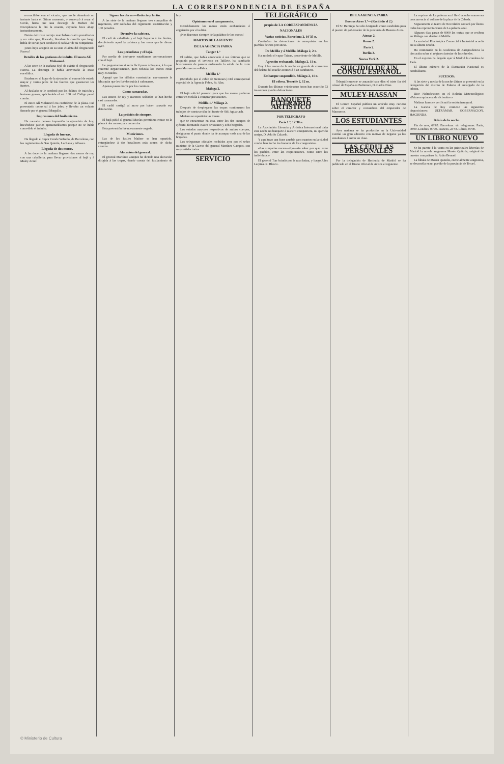LA CORRESPONDENCIA DE ESPAÑA
reconciliése con el vicario, que no le abandonó un instante hasta el último momento, y comenzó á rezar el Credo, hasta que una descarga de Mañser del Disciplinario le dió la muerte, cayendo boca abajo instantáneamente.
Detrás del triste cortejo marchaban cuatro presidiarios y un cabo que, llorando, llevaban la camilla que luego había de servir para conducir el cadáver de su compañero.
¡Dios haya acogido en su seno el alma del desgraciado Farreu!
Detalles de las gestiones de indulto. El moro Alí Mohamed.
A las once de la mañana dejó de existir el desgraciado Farreu. La descarga le había atravesado la masa encefálica.
Estaban en el lugar de la ejecución el coronel de estado mayor y varios jefes de las fuerzas que guarnecen los fuertes.
Al fusilado se le condenó por los delitos de traición y lesiones graves, aplicándole el art. 138 del Código penal común.
El moro Alí Mohamed era confidente de la plaza. Fué presentado como tal á los jefes, y llevaba un volante firmado por el general Margallo.
Impresiones del fusilamiento.
Ha causado penosa impresión la ejecución de hoy, haciéndose juicios apasionadísimos porque no se había concedido el indulto.
Llegada de fuerzas.
Ha llegado el vapor Conde Wifredo, de Barcelona, con los regimientos de San Quintín, Luchana y Albuera.
Llegada de dos moros.
A las doce de la mañana llegaron dos moros de rey, con una caballería, para llevar provisiones al bajá y á Muley Araaf.
Siguen las obras.—Reducto y fortín.
A las siete de la mañana llegaron tres compañías de ingenieros, 200 soldados del regimiento Constitución y 100 penados.
Devuelve la cafetera.
El cadí de caballería y el bajá llegaron á los límites, devolviendo aquel la cafetera y los vasos que le dieron ayer.
Los periodistas y el bajá.
Por medio de intérprete entablamos conversaciones con el bajá.
Le preguntamos si sería fácil pasar á Frajana, á lo que contestó negativamente, pues todavía los moros están muy excitados.
Agregó que los riffeños construirían nuevamente la Mezquita que les fué destruida á cañonazos.
Apenas pasan moros por los caminos.
Como camaradas.
Los moros de rey y nuestros soldados se han hecho casi camaradas.
El cadíd castigó al moro por haber causado esa detonación.
La petición de siempre.
El bajá pidió al general Macías permitiera entrar en la plaza á dos moros para comerciar.
Esta pretensión fué nuevamente negada.
Municiones.
Las de los fusiles Mañser se han repartido, entregándose á dos batallones más armas de dicho sistema.
Alocución del general.
El general Martínez Campos ha dictado una alocución dirigida á las tropas, dando cuenta del fusilamiento de hoy.
Opiniones en el campamento.
Decididamente los moros están acobardados ó engañados por el sultán.
¡Nos fiaremos siempre de la palabra de los moros!
MARTOS DE LA FUENTE
DE LA AGENCIA FABRA
Tánger 1.º
El sultán, que había anunciado á sus íntimos que se proponía pasar el invierno en Tafilete, ha cambiado bruscamente de parecer ordenando la salida de la corte para Marruecos.—Fabra.
Melilla 1.º
(Recibido por el cable de Nemours.) Del corresponsal especial de la Agencia Fabra, Sr. Alas.
Málaga 2.
El bajá solicitó permiso para que los moros pudieran entrar en Melilla á comprar provisiones.
Melilla 1.º Málaga 2.
Después de desplegarse las tropas continuaron los trabajos de construcción del fuerte de Sidi Aguariach.
Mañana se repartirán las tranas.
que se encuentran en ésta, entre los dos cuerpos de ejército, formando cuatro divisiones y ocho brigadas.
Los estados mayores respectivos de ambos cuerpos, designaran el punto donde ha de acampar cada una de las brigadas.
Los telegramas oficiales recibidos ayer por el señor ministro de la Guerra del general Martínez Campos, son muy satisfactorios.
SERVICIO TELEGRÁFICO
propio de LA CORRESPONDENCIA
NACIONALES
Varias noticias. Barcelona 2, 10'35 n.
Continúan las detenciones de anarquistas en los pueblos de esta provincia.
De Melilla y á Melilla. Málaga 2, 2 t.
Ha anclado el vapor Triana, procedente de Melilla.
Agresión rechazada. Málaga 2, 11 n.
Hoy á las nueve de la noche un guarda de consumos del fielato del muelle acometió á un carabinero.
Embarque suspendido. Málaga 2, 11 n.
El cólera. Tenerife 2, 12 m.
Durante las últimas veinticuatro horas han ocurrido 53 invasiones y ocho defunciones.
BANQUETE LITERARIO ARTÍSTICO
POR TELEGRAFO
París 1.º, 12'30 n.
La Asociación Literaria y Artística Internacional daba esta noche un banquete á nuestro compatriota, mi querido amigo, D. Adolfo Calzado.
Y aquí tuvo una frase amable para cuantos en la ciudad condal han hecho los honores de los congresistas.
«Las simpatías nacen—dijo—sin saber por qué, entre los pueblos, entre las corporaciones, como entre los individuos.»
El general Turr brindó por la raza latina, y luego Jules Lerpina. R. Blasco.
DE LA AGENCIA FABRA
Buenos Aires 1.º—(Recibido el 2.)
El Sr. Bermejo ha sido designado como candidato para el puesto de gobernador de la provincia de Buenos Aires.
Atenas 2.
Roma 2.
París 2.
Berlín 2.
Nueva York 2.
SUICIDIO DE UN CÓNSUL ESPAÑOL
Telegráficamente se anunció hace días el triste fin del cónsul de España en Baltimore, D. Carlos Díaz.
MULEY-HASSAN
El Correo Español publica un artículo muy curioso sobre el carácter y costumbres del emperador de Marruecos.
LOS ESTUDIANTES
Ayer mañana se ha producido en la Universidad Central un gran alboroto con motivo de negarse ya los estudiantes á entrar en clase.
LAS CÉDULAS PERSONALES
Por la delegación de Hacienda de Madrid se ha publicado en el Diario Oficial de Avisos el siguiente.
La reprisse de La paloma azul llevó anoche numerosa concurrencia al coliseo de la plaza de la Cebada.
Seguramente el teatro de Novedades contará por llenos todas las representaciones de La paloma azul.
Algunos días pasan de 8000 las cartas que se reciben en Málaga con destino á Melilla.
La sociedad Filantrópica Comercial é Industrial acordó en su última sesión.
Ha continuado en la Academia de Jurisprudencia la discusión sobre el régimen interior de las cárceles.
En el expreso ha llegado ayer á Madrid la condesa de París.
El último número de la Ilustración Nacional es notabilísimo.
SUCESOS:
A las siete y media de la noche último se presentó en la delegación del distrito de Palacio el encargado de la tahona.
Dice Noherlesoom en el Boletín Meteorológico: «Primera quincena de diciembre.»
Mañana lunes se verificará la sesión inaugural.
La Gaceta de hoy contiene las siguientes disposiciones: ULTRAMAR. GOBERNACION. HACIENDA.
Bolsín de la noche.
Fin de mes, 68'85. Barcelona: sin telegramas. París, 00'00. Londres, 00'00. Francos, 23'48. Libras, 00'00.
UN LIBRO NUEVO
Se ha puesto á la venta en las principales librerías de Madrid la novela aragonesa Mosén Quitolis, original de nuestro compañero Sr. Adán Bernad.
La fábula de Mosén Quitolis, esencialmente aragonesa, se desarrolla en un pueblo de la provincia de Teruel.
© Ministerio de Cultura